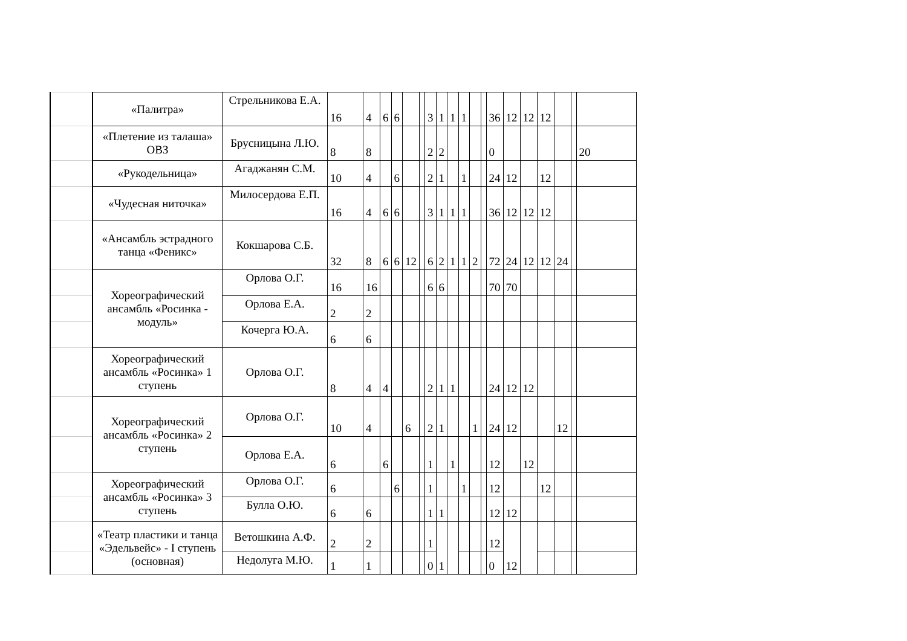| | «Палитра» | Стрельникова Е.А. | 16 | 4 | 6 | 6 | | | 3 | 1 | 1 | 1 | | | 36 | 12 | 12 | 12 | | | |
| | «Плетение из талаша» ОВЗ | Брусницына Л.Ю. | 8 | 8 | | | | | 2 | 2 | | | | | 0 | | | | | | 20 |
| | «Рукодельница» | Агаджанян С.М. | 10 | 4 | | 6 | | | 2 | 1 | | 1 | | | 24 | 12 | | 12 | | | |
| | «Чудесная ниточка» | Милосердова Е.П. | 16 | 4 | 6 | 6 | | | 3 | 1 | 1 | 1 | | | 36 | 12 | 12 | 12 | | | |
| | «Ансамбль эстрадного танца «Феникс» | Кокшарова С.Б. | 32 | 8 | 6 | 6 | 12 | | 6 | 2 | 1 | 1 | 2 | | 72 | 24 | 12 | 12 | 24 | | |
| | Хореографический ансамбль «Росинка - модуль» | Орлова О.Г. | 16 | 16 | | | | | 6 | 6 | | | | | 70 | 70 | | | | | |
| | | Орлова Е.А. | 2 | 2 | | | | | | | | | | | | | | | | | |
| | | Кочерга Ю.А. | 6 | 6 | | | | | | | | | | | | | | | | | |
| | Хореографический ансамбль «Росинка» 1 ступень | Орлова О.Г. | 8 | 4 | 4 | | | | 2 | 1 | 1 | | | | 24 | 12 | 12 | | | | |
| | Хореографический ансамбль «Росинка» 2 ступень | Орлова О.Г. | 10 | 4 | | | 6 | | 2 | 1 | | | 1 | | 24 | 12 | | | 12 | | |
| | | Орлова Е.А. | 6 | | 6 | | | | 1 | | 1 | | | | 12 | | 12 | | | | |
| | Хореографический ансамбль «Росинка» 3 ступень | Орлова О.Г. | 6 | | | 6 | | | 1 | | | 1 | | | 12 | | | 12 | | | |
| | | Булла О.Ю. | 6 | 6 | | | | | 1 | 1 | | | | | 12 | 12 | | | | | |
| | «Театр пластики и танца «Эдельвейс» - I ступень (основная) | Ветошкина А.Ф. | 2 | 2 | | | | | 1 | 1 | | | | | 12 | 12 | | | | | |
| | | Недолуга М.Ю. | 1 | 1 | | | | | 0 | | | | | | 0 | | | | | | |